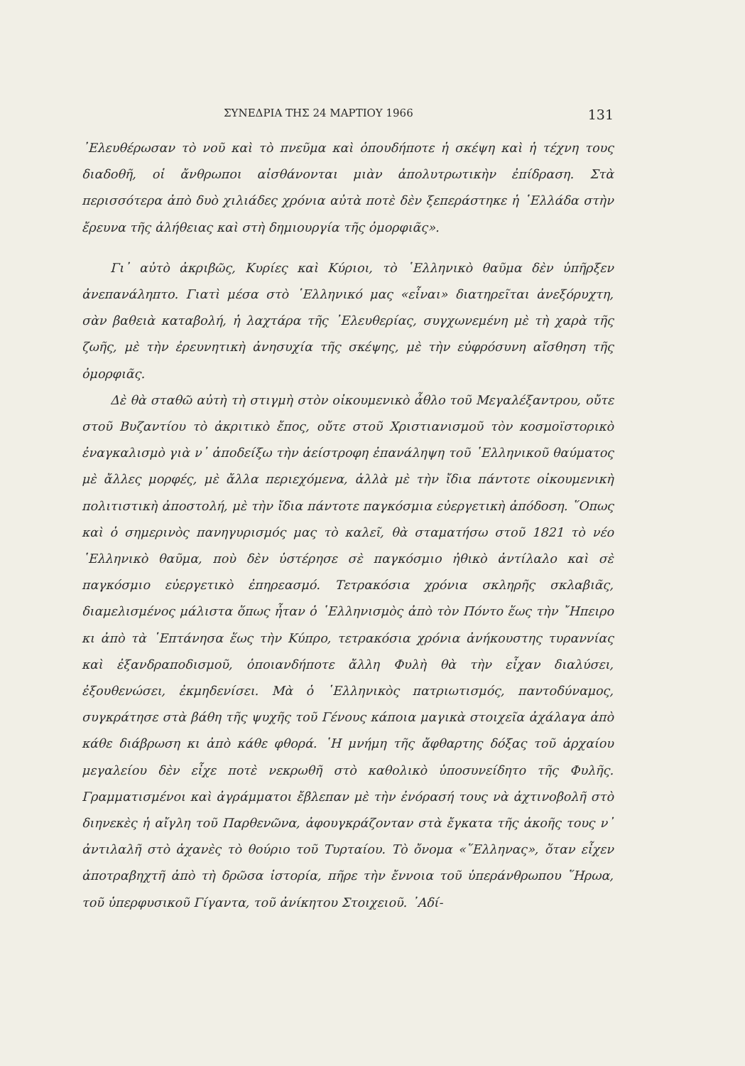ΣΥΝΕΔΡΙΑ ΤΗΣ 24 ΜΑΡΤΙΟΥ 1966 131
᾿Ελευθέρωσαν τὸ νοῦ καὶ τὸ πνεῦμα καὶ ὁπουδήποτε ἡ σκέψη καὶ ἡ τέχνη τους διαδοθῆ, οἱ ἄνθρωποι αἰσθάνονται μιὰν ἀπολυτρωτικὴν ἐπίδραση. Στὰ περισσότερα ἀπὸ δυὸ χιλιάδες χρόνια αὐτὰ ποτὲ δὲν ξεπεράστηκε ἡ ῾Ελλάδα στὴν ἔρευνα τῆς ἀλήθειας καὶ στὴ δημιουργία τῆς ὀμορφιᾶς».
Γι᾿ αὐτὸ ἀκριβῶς, Κυρίες καὶ Κύριοι, τὸ ῾Ελληνικὸ θαῦμα δὲν ὑπῆρξεν ἀνεπανάληπτο. Γιατὶ μέσα στὸ ῾Ελληνικό μας «εἶναι» διατηρεῖται ἀνεξόρυχτη, σὰν βαθειὰ καταβολή, ἡ λαχτάρα τῆς ᾿Ελευθερίας, συγχωνεμένη μὲ τὴ χαρὰ τῆς ζωῆς, μὲ τὴν ἐρευνητικὴ ἀνησυχία τῆς σκέψης, μὲ τὴν εὐφρόσυνη αἴσθηση τῆς ὀμορφιᾶς.
Δὲ θὰ σταθῶ αὐτὴ τὴ στιγμὴ στὸν οἰκουμενικὸ ἆθλο τοῦ Μεγαλέξαντρου, οὔτε στοῦ Βυζαντίου τὸ ἀκριτικὸ ἔπος, οὔτε στοῦ Χριστιανισμοῦ τὸν κοσμοϊστορικὸ ἐναγκαλισμὸ γιὰ ν᾿ ἀποδείξω τὴν ἀείστροφη ἐπανάληψη τοῦ ῾Ελληνικοῦ θαύματος μὲ ἄλλες μορφές, μὲ ἄλλα περιεχόμενα, ἀλλὰ μὲ τὴν ἴδια πάντοτε οἰκουμενικὴ πολιτιστικὴ ἀποστολή, μὲ τὴν ἴδια πάντοτε παγκόσμια εὐεργετικὴ ἀπόδοση. ῞Οπως καὶ ὁ σημερινὸς πανηγυρισμός μας τὸ καλεῖ, θὰ σταματήσω στοῦ 1821 τὸ νέο ῾Ελληνικὸ θαῦμα, ποὺ δὲν ὑστέρησε σὲ παγκόσμιο ἠθικὸ ἀντίλαλο καὶ σὲ παγκόσμιο εὐεργετικὸ ἐπηρεασμό. Τετρακόσια χρόνια σκληρῆς σκλαβιᾶς, διαμελισμένος μάλιστα ὅπως ἦταν ὁ ῾Ελληνισμὸς ἀπὸ τὸν Πόντο ἕως τὴν ῎Ηπειρο κι ἀπὸ τὰ ῾Επτάνησα ἕως τὴν Κύπρο, τετρακόσια χρόνια ἀνήκουστης τυραννίας καὶ ἐξανδραποδισμοῦ, ὁποιανδήποτε ἄλλη Φυλὴ θὰ τὴν εἶχαν διαλύσει, ἐξουθενώσει, ἐκμηδενίσει. Μὰ ὁ ῾Ελληνικὸς πατριωτισμός, παντοδύναμος, συγκράτησε στὰ βάθη τῆς ψυχῆς τοῦ Γένους κάποια μαγικὰ στοιχεῖα ἀχάλαγα ἀπὸ κάθε διάβρωση κι ἀπὸ κάθε φθορά. ῾Η μνήμη τῆς ἄφθαρτης δόξας τοῦ ἀρχαίου μεγαλείου δὲν εἶχε ποτὲ νεκρωθῆ στὸ καθολικὸ ὑποσυνείδητο τῆς Φυλῆς. Γραμματισμένοι καὶ ἀγράμματοι ἔβλεπαν μὲ τὴν ἐνόρασή τους νὰ ἀχτινοβολῆ στὸ διηνεκὲς ἡ αἴγλη τοῦ Παρθενῶνα, ἀφουγκράζονταν στὰ ἔγκατα τῆς ἀκοῆς τους ν᾿ ἀντιλαλῆ στὸ ἀχανὲς τὸ θούριο τοῦ Τυρταίου. Τὸ ὄνομα «῞Ελληνας», ὅταν εἶχεν ἀποτραβηχτῆ ἀπὸ τὴ δρῶσα ἱστορία, πῆρε τὴν ἔννοια τοῦ ὑπεράνθρωπου ῞Ηρωα, τοῦ ὑπερφυσικοῦ Γίγαντα, τοῦ ἀνίκητου Στοιχειοῦ. ᾿Αδί-